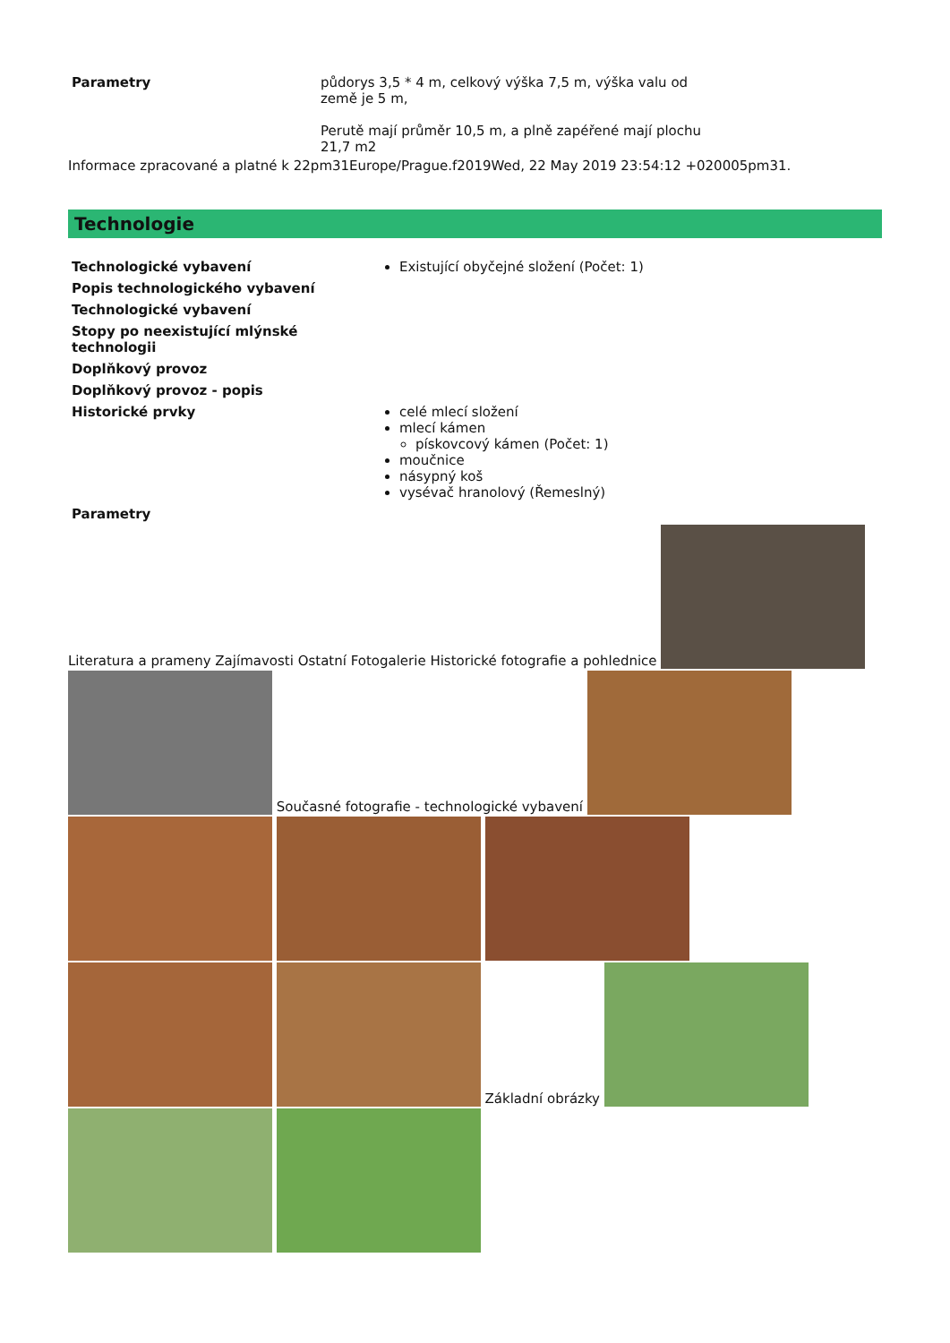| Parametry | půdorys 3,5 * 4 m, celkový výška 7,5 m, výška valu od země je 5 m, Perutě mají průměr 10,5 m, a plně zapéřené mají plochu 21,7 m2 |
Informace zpracované a platné k 22pm31Europe/Prague.f2019Wed, 22 May 2019 23:54:12 +020005pm31.
Technologie
| Technologické vybavení | Existující obyčejné složení (Počet: 1) |
| Popis technologického vybavení | |
| Technologické vybavení | |
| Stopy po neexistující mlýnské technologii | |
| Doplňkový provoz | |
| Doplňkový provoz - popis | |
| Historické prvky | celé mlecí složení mlecí kámen pískovcový kámen (Počet: 1) moučnice násypný koš vysévač hranolový (Řemeslný) |
| Parametry | |
Literatura a prameny Zajímavosti Ostatní Fotogalerie Historické fotografie a pohlednice
Současné fotografie - technologické vybavení
Základní obrázky